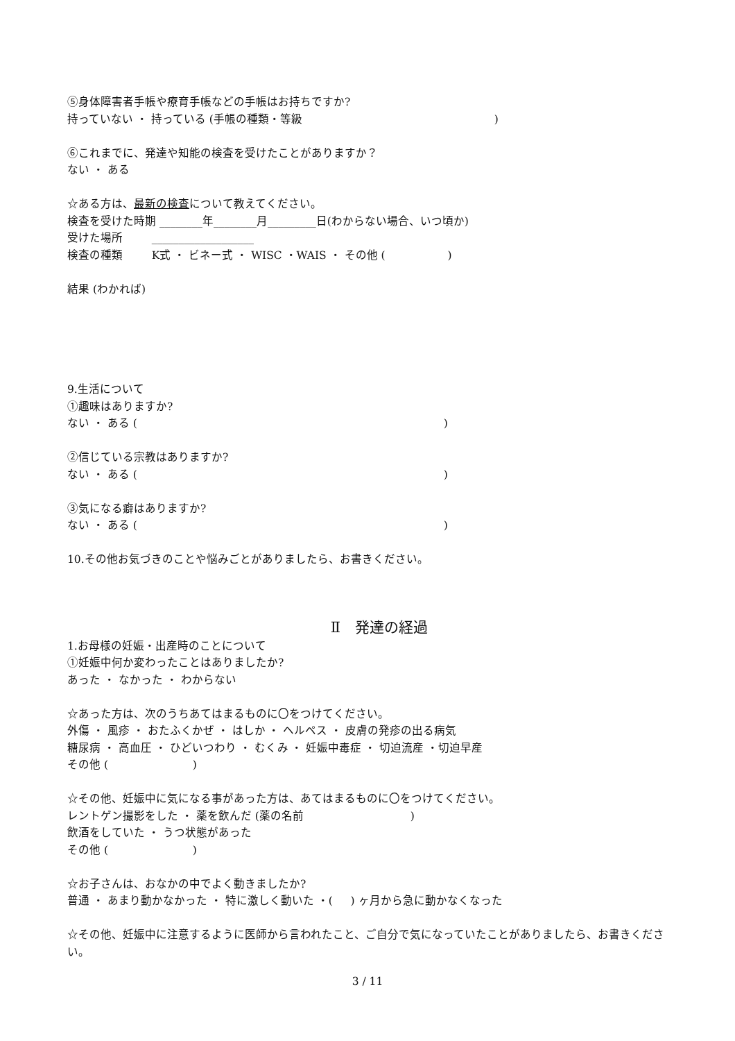⑤身体障害者手帳や療育手帳などの手帳はお持ちですか?
持っていない ・ 持っている (手帳の種類・等級 　　　　　　　　　　　　　　　　　)
⑥これまでに、発達や知能の検査を受けたことがありますか？
ない ・ ある
☆ある方は、最新の検査について教えてください。
検査を受けた時期 ________年________月_________日(わからない場合、いつ頃か)
受けた場所 　　 ___________________
検査の種類 　　 K式 ・ ビネー式 ・ WISC ・WAIS ・ その他 ( 　　　　　 )
結果 (わかれば)
9.生活について
①趣味はありますか?
ない ・ ある ( 　　　　　　　　　　　　　　　　　　　　　　　　　　　 )
②信じている宗教はありますか?
ない ・ ある ( 　　　　　　　　　　　　　　　　　　　　　　　　　　　 )
③気になる癖はありますか?
ない ・ ある ( 　　　　　　　　　　　　　　　　　　　　　　　　　　　 )
10.その他お気づきのことや悩みごとがありましたら、お書きください。
Ⅱ　発達の経過
1.お母様の妊娠・出産時のことについて
①妊娠中何か変わったことはありましたか?
あった ・ なかった ・ わからない
☆あった方は、次のうちあてはまるものに〇をつけてください。
外傷 ・ 風疹 ・ おたふくかぜ ・ はしか ・ ヘルペス ・ 皮膚の発疹の出る病気
糖尿病 ・ 高血圧 ・ ひどいつわり ・ むくみ ・ 妊娠中毒症 ・ 切迫流産 ・切迫早産
その他 ( 　　　　　　　 )
☆その他、妊娠中に気になる事があった方は、あてはまるものに〇をつけてください。
レントゲン撮影をした ・ 薬を飲んだ (薬の名前 　　　　　　　　　 )
飲酒をしていた ・ うつ状態があった
その他 ( 　　　　　　　 )
☆お子さんは、おなかの中でよく動きましたか?
普通 ・ あまり動かなかった ・ 特に激しく動いた ・( 　 ) ヶ月から急に動かなくなった
☆その他、妊娠中に注意するように医師から言われたこと、ご自分で気になっていたことがありましたら、お書きください。
3 / 11